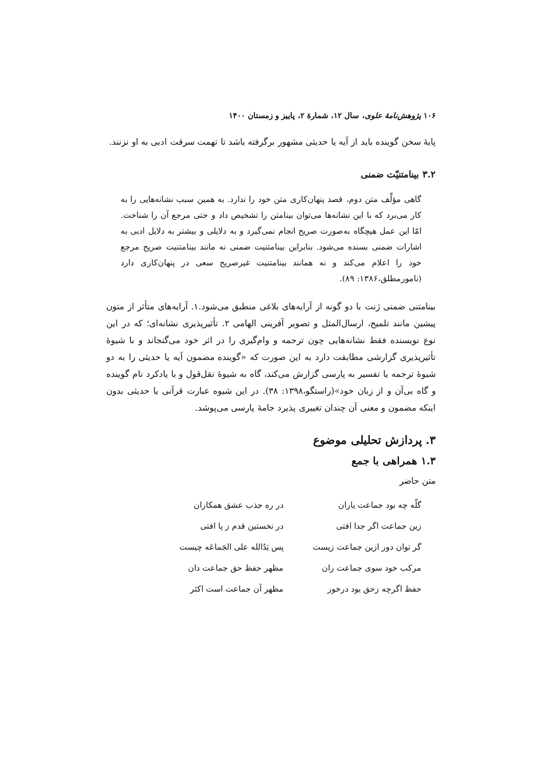۱۰۶ پژوهش‌نامهٔ علوی، سال ۱۲، شمارهٔ ۲، پاییز و زمستان ۱۴۰۰
پایهٔ سخن گوینده باید از آیه یا حدیثی مشهور برگرفته باشد تا تهمت سرقت ادبی به او نزنند.
۳.۲ بینامتنیّت ضمنی
گاهی مؤلِّف متن دوم، قصد پنهان‌کاری متن خود را ندارد. به همین سبب نشانه‌هایی را به کار می‌برد که با این نشانه‌ها می‌توان بینامتن را تشخیص داد و حتی مرجع آن را شناخت. امّا این عمل هیچگاه به‌صورت صریح انجام نمی‌گیرد و به دلایلی و بیشتر به دلایل ادبی به اشارات ضمنی بسنده می‌شود. بنابراین بینامتنیت ضمنی نه مانند بینامتنیت صریح مرجع خود را اعلام می‌کند و نه همانند بینامتنیت غیرصریح سعی در پنهان‌کاری دارد (نامورمطلق،۱۳۸۶: ۸۹).
بینامتنی ضمنی ژنت با دو گونه از آرایه‌های بلاغی منطبق می‌شود.۱. آرایه‌های متأثر از متون پیشین مانند تلمیح، ارسال‌المثل و تصویر آفرینی الهامی ۲. تأثیرپذیری نشانه‌ای؛ که در این نوع نویسنده فقط نشانه‌هایی چون ترجمه و وام‌گیری را در اثر خود می‌گنجاند و با شیوهٔ تأثیرپذیری گزارشی مطابقت دارد به این صورت که «گوینده مضمون آیه یا حدیثی را به دو شیوهٔ ترجمه یا تفسیر به پارسی گزارش می‌کند، گاه به شیوهٔ نقل‌قول و با یادکرد نام گوینده و گاه بی‌آن و از زبان خود»(راستگو،۱۳۹۸: ۳۸). در این شیوه عبارت قرآنی یا حدیثی بدون اینکه مضمون و معنی آن چندان تغییری پذیرد جامهٔ پارسی می‌پوشد.
۳. پردازش تحلیلی موضوع
۱.۳ همراهی با جمع
متن حاضر
| گلّه چه بود جماعت یاران | در ره جذب عشق همکاران |
| زین جماعت اگر جدا افتی | در نخستین قدم ز پا افتی |
| گر توان دور ازین جماعت زیست | پس یَدُالله علی الجَماعَه چیست |
| مرکب خود سوی جماعت ران | مظهر حفظ حق جماعت دان |
| حفظ اگرچه زحق بود درخور | مظهر آن جماعت است اکثر |